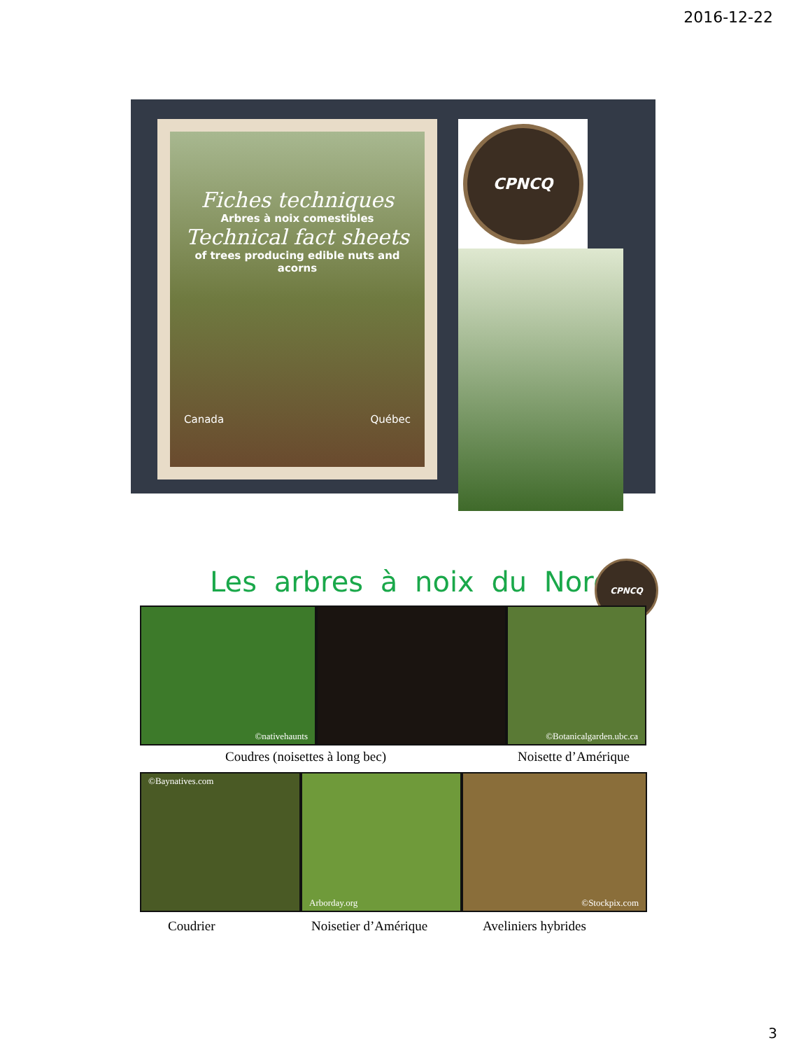2016-12-22
Fiches techniques
Arbres à noix comestibles
Technical fact sheets
of trees producing edible nuts and acorns
Canada Québec
CPNCQ
Les arbres à noix du Nord
CPNCQ
©nativehaunts ©Botanicalgarden.ubc.ca
Coudres (noisettes à long bec) Noisette d’Amérique
©Baynatives.com Arborday.org ©Stockpix.com
Coudrier Noisetier d’Amérique Aveliniers hybrides
3